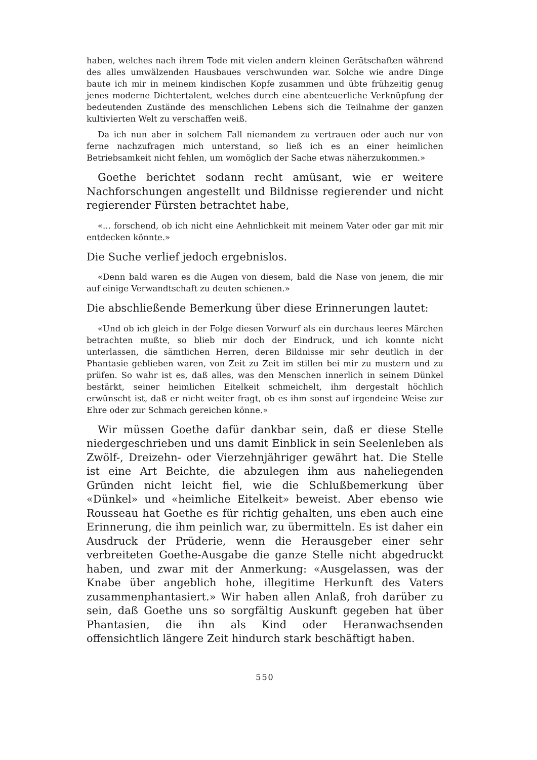haben, welches nach ihrem Tode mit vielen andern kleinen Gerätschaften während des alles umwälzenden Hausbaues verschwunden war. Solche wie andre Dinge baute ich mir in meinem kindischen Kopfe zusammen und übte frühzeitig genug jenes moderne Dichtertalent, welches durch eine abenteuerliche Verknüpfung der bedeutenden Zustände des menschlichen Lebens sich die Teilnahme der ganzen kultivierten Welt zu verschaffen weiß.
Da ich nun aber in solchem Fall niemandem zu vertrauen oder auch nur von ferne nachzufragen mich unterstand, so ließ ich es an einer heimlichen Betriebsamkeit nicht fehlen, um womöglich der Sache etwas näherzukommen.»
Goethe berichtet sodann recht amüsant, wie er weitere Nachforschungen angestellt und Bildnisse regierender und nicht regierender Fürsten betrachtet habe,
«... forschend, ob ich nicht eine Aehnlichkeit mit meinem Vater oder gar mit mir entdecken könnte.»
Die Suche verlief jedoch ergebnislos.
«Denn bald waren es die Augen von diesem, bald die Nase von jenem, die mir auf einige Verwandtschaft zu deuten schienen.»
Die abschließende Bemerkung über diese Erinnerungen lautet:
«Und ob ich gleich in der Folge diesen Vorwurf als ein durchaus leeres Märchen betrachten mußte, so blieb mir doch der Eindruck, und ich konnte nicht unterlassen, die sämtlichen Herren, deren Bildnisse mir sehr deutlich in der Phantasie geblieben waren, von Zeit zu Zeit im stillen bei mir zu mustern und zu prüfen. So wahr ist es, daß alles, was den Menschen innerlich in seinem Dünkel bestärkt, seiner heimlichen Eitelkeit schmeichelt, ihm dergestalt höchlich erwünscht ist, daß er nicht weiter fragt, ob es ihm sonst auf irgendeine Weise zur Ehre oder zur Schmach gereichen könne.»
Wir müssen Goethe dafür dankbar sein, daß er diese Stelle niedergeschrieben und uns damit Einblick in sein Seelenleben als Zwölf-, Dreizehn- oder Vierzehnjähriger gewährt hat. Die Stelle ist eine Art Beichte, die abzulegen ihm aus naheliegenden Gründen nicht leicht fiel, wie die Schlußbemerkung über «Dünkel» und «heimliche Eitelkeit» beweist. Aber ebenso wie Rousseau hat Goethe es für richtig gehalten, uns eben auch eine Erinnerung, die ihm peinlich war, zu übermitteln. Es ist daher ein Ausdruck der Prüderie, wenn die Herausgeber einer sehr verbreiteten Goethe-Ausgabe die ganze Stelle nicht abgedruckt haben, und zwar mit der Anmerkung: «Ausgelassen, was der Knabe über angeblich hohe, illegitime Herkunft des Vaters zusammenphantasiert.» Wir haben allen Anlaß, froh darüber zu sein, daß Goethe uns so sorgfältig Auskunft gegeben hat über Phantasien, die ihn als Kind oder Heranwachsenden offensichtlich längere Zeit hindurch stark beschäftigt haben.
550